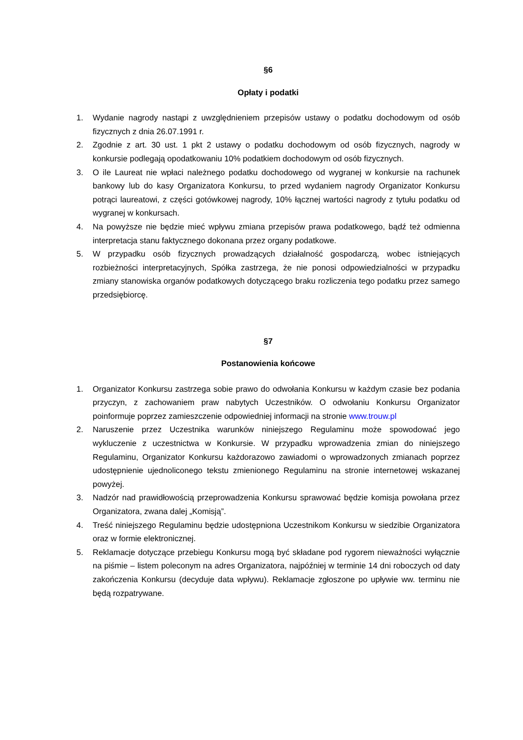§6
Opłaty i podatki
1. Wydanie nagrody nastąpi z uwzględnieniem przepisów ustawy o podatku dochodowym od osób fizycznych z dnia 26.07.1991 r.
2. Zgodnie z art. 30 ust. 1 pkt 2 ustawy o podatku dochodowym od osób fizycznych, nagrody w konkursie podlegają opodatkowaniu 10% podatkiem dochodowym od osób fizycznych.
3. O ile Laureat nie wpłaci należnego podatku dochodowego od wygranej w konkursie na rachunek bankowy lub do kasy Organizatora Konkursu, to przed wydaniem nagrody Organizator Konkursu potrąci laureatowi, z części gotówkowej nagrody, 10% łącznej wartości nagrody z tytułu podatku od wygranej w konkursach.
4. Na powyższe nie będzie mieć wpływu zmiana przepisów prawa podatkowego, bądź też odmienna interpretacja stanu faktycznego dokonana przez organy podatkowe.
5. W przypadku osób fizycznych prowadzących działalność gospodarczą, wobec istniejących rozbieżności interpretacyjnych, Spółka zastrzega, że nie ponosi odpowiedzialności w przypadku zmiany stanowiska organów podatkowych dotyczącego braku rozliczenia tego podatku przez samego przedsiębiorcę.
§7
Postanowienia końcowe
1. Organizator Konkursu zastrzega sobie prawo do odwołania Konkursu w każdym czasie bez podania przyczyn, z zachowaniem praw nabytych Uczestników. O odwołaniu Konkursu Organizator poinformuje poprzez zamieszczenie odpowiedniej informacji na stronie www.trouw.pl
2. Naruszenie przez Uczestnika warunków niniejszego Regulaminu może spowodować jego wykluczenie z uczestnictwa w Konkursie. W przypadku wprowadzenia zmian do niniejszego Regulaminu, Organizator Konkursu każdorazowo zawiadomi o wprowadzonych zmianach poprzez udostępnienie ujednoliconego tekstu zmienionego Regulaminu na stronie internetowej wskazanej powyżej.
3. Nadzór nad prawidłowością przeprowadzenia Konkursu sprawować będzie komisja powołana przez Organizatora, zwana dalej „Komisją”.
4. Treść niniejszego Regulaminu będzie udostępniona Uczestnikom Konkursu w siedzibie Organizatora oraz w formie elektronicznej.
5. Reklamacje dotyczące przebiegu Konkursu mogą być składane pod rygorem nieważności wyłącznie na piśmie – listem poleconym na adres Organizatora, najpóźniej w terminie 14 dni roboczych od daty zakończenia Konkursu (decyduje data wpływu). Reklamacje zgłoszone po upływie ww. terminu nie będą rozpatrywane.